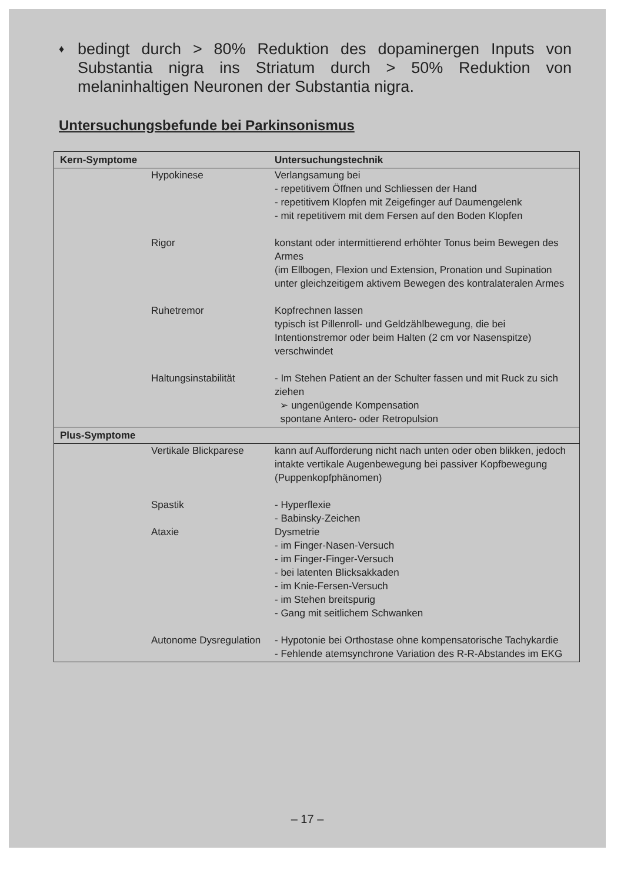♦
bedingt durch > 80% Reduktion des dopaminergen Inputs von Substantia nigra ins Striatum durch > 50% Reduktion von melaninhaltigen Neuronen der Substantia nigra.
Untersuchungsbefunde bei Parkinsonismus
| Kern-Symptome | Untersuchungstechnik |
| --- | --- |
| Hypokinese | Verlangsamung bei - repetitivem Öffnen und Schliessen der Hand - repetitivem Klopfen mit Zeigefinger auf Daumengelenk - mit repetitivem mit dem Fersen auf den Boden Klopfen |
| Rigor | konstant oder intermittierend erhöhter Tonus beim Bewegen des Armes (im Ellbogen, Flexion und Extension, Pronation und Supination unter gleichzeitigem aktivem Bewegen des kontralateralen Armes |
| Ruhetremor | Kopfrechnen lassen typisch ist Pillenroll- und Geldzählbewegung, die bei Intentionstremor oder beim Halten (2 cm vor Nasenspitze) verschwindet |
| Haltungsinstabilität | - Im Stehen Patient an der Schulter fassen und mit Ruck zu sich ziehen ➢ ungenügende Kompensation spontane Antero- oder Retropulsion |
| Plus-Symptome | |
| Vertikale Blickparese | kann auf Aufforderung nicht nach unten oder oben blikken, jedoch intakte vertikale Augenbewegung bei passiver Kopfbewegung (Puppenkopfphänomen) |
| Spastik | - Hyperflexie - Babinsky-Zeichen |
| Ataxie | Dysmetrie - im Finger-Nasen-Versuch - im Finger-Finger-Versuch - bei latenten Blicksakkaden - im Knie-Fersen-Versuch - im Stehen breitspurig - Gang mit seitlichem Schwanken |
| Autonome Dysregulation | - Hypotonie bei Orthostase ohne kompensatorische Tachykardie - Fehlende atemsynchrone Variation des R-R-Abstandes im EKG |
– 17 –